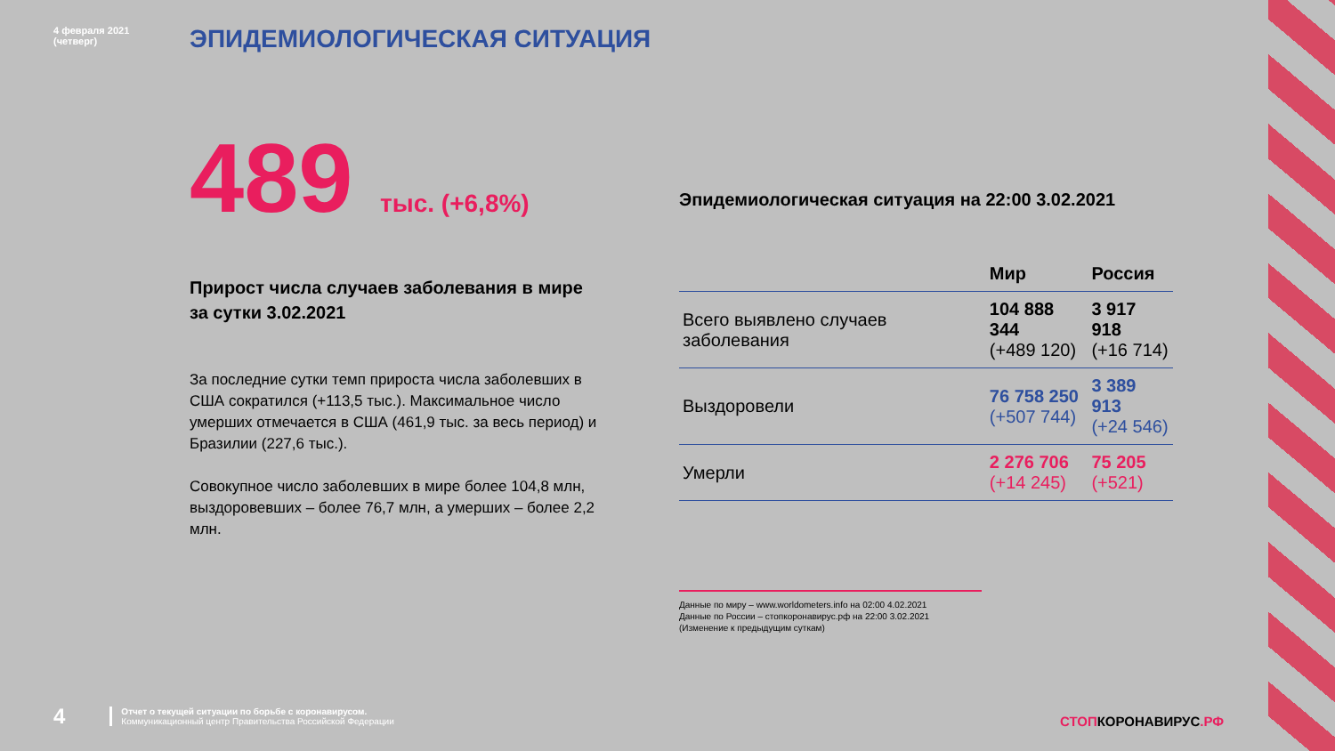4 февраля 2021
(четверг)
ЭПИДЕМИОЛОГИЧЕСКАЯ СИТУАЦИЯ
489 тыс. (+6,8%)
Прирост числа случаев заболевания в мире за сутки 3.02.2021
За последние сутки темп прироста числа заболевших в США сократился (+113,5 тыс.). Максимальное число умерших отмечается в США (461,9 тыс. за весь период) и Бразилии (227,6 тыс.).
Совокупное число заболевших в мире более 104,8 млн, выздоровевших – более 76,7 млн, а умерших – более 2,2 млн.
Эпидемиологическая ситуация на 22:00 3.02.2021
| | Мир | Россия |
| --- | --- | --- |
| Всего выявлено случаев заболевания | 104 888 344 (+489 120) | 3 917 918 (+16 714) |
| Выздоровели | 76 758 250 (+507 744) | 3 389 913 (+24 546) |
| Умерли | 2 276 706 (+14 245) | 75 205 (+521) |
Данные по миру – www.worldometers.info на 02:00 4.02.2021
Данные по России – стопкоронавирус.рф на 22:00 3.02.2021
(Изменение к предыдущим суткам)
4
Отчет о текущей ситуации по борьбе с коронавирусом.
Коммуникационный центр Правительства Российской Федерации
СТОПКОРОНАВИРУС.РФ